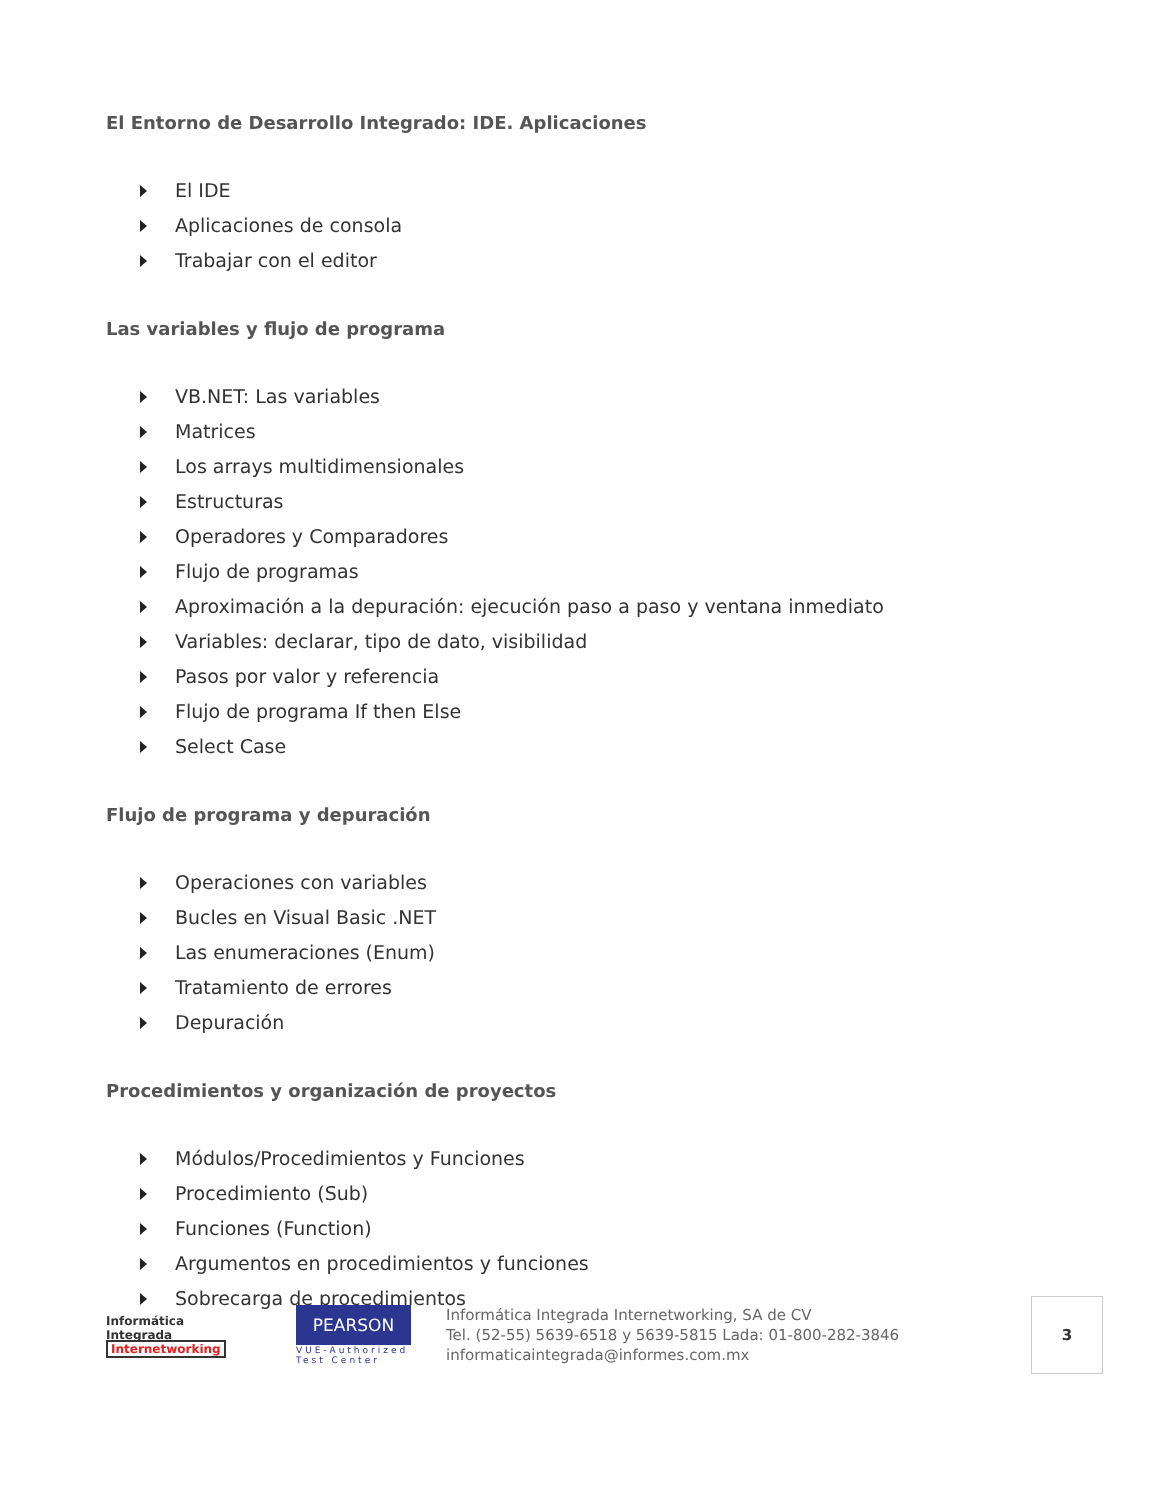El Entorno de Desarrollo Integrado: IDE. Aplicaciones
El IDE
Aplicaciones de consola
Trabajar con el editor
Las variables y flujo de programa
VB.NET: Las variables
Matrices
Los arrays multidimensionales
Estructuras
Operadores y Comparadores
Flujo de programas
Aproximación a la depuración: ejecución paso a paso y ventana inmediato
Variables: declarar, tipo de dato, visibilidad
Pasos por valor y referencia
Flujo de programa If then Else
Select Case
Flujo de programa y depuración
Operaciones con variables
Bucles en Visual Basic .NET
Las enumeraciones (Enum)
Tratamiento de errores
Depuración
Procedimientos y organización de proyectos
Módulos/Procedimientos y Funciones
Procedimiento (Sub)
Funciones (Function)
Argumentos en procedimientos y funciones
Sobrecarga de procedimientos
Informática
Integrada
Internetworking
PEARSON
VUE-Authorized Test Center
Informática Integrada Internetworking, SA de CV
Tel. (52-55) 5639-6518 y 5639-5815 Lada: 01-800-282-3846
informaticaintegrada@informes.com.mx
3